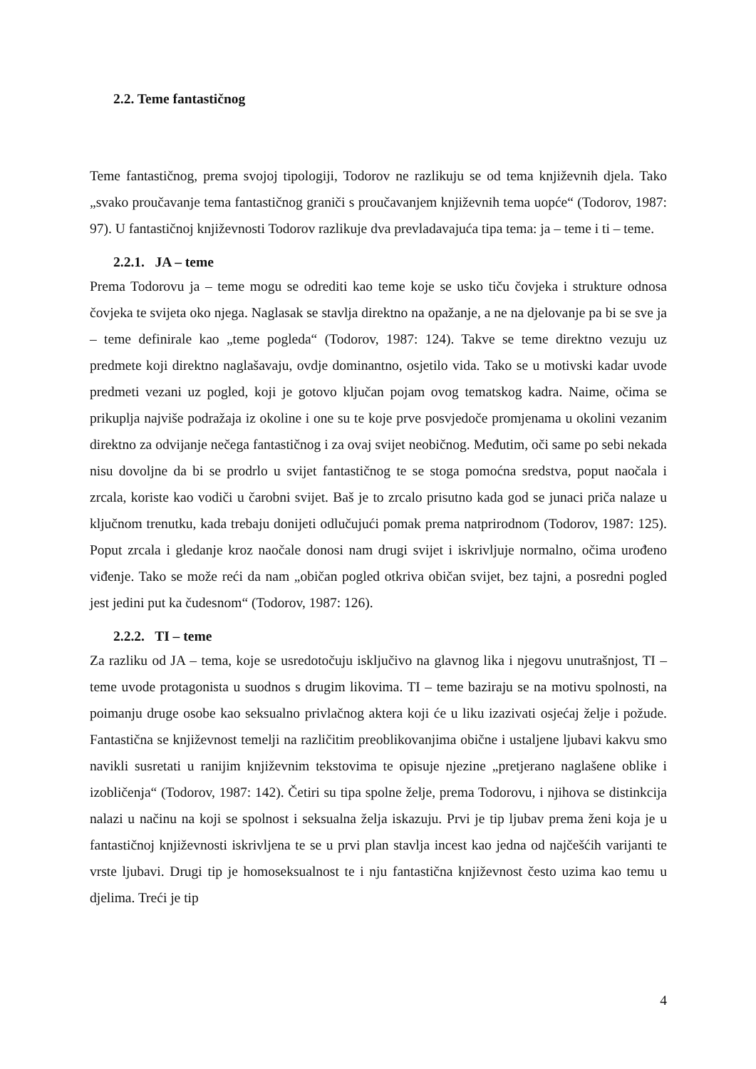2.2. Teme fantastičnog
Teme fantastičnog, prema svojoj tipologiji, Todorov ne razlikuju se od tema književnih djela. Tako „svako proučavanje tema fantastičnog graniči s proučavanjem književnih tema uopće“ (Todorov, 1987: 97). U fantastičnoj književnosti Todorov razlikuje dva prevladavajuća tipa tema: ja – teme i ti – teme.
2.2.1. JA – teme
Prema Todorovu ja – teme mogu se odrediti kao teme koje se usko tiču čovjeka i strukture odnosa čovjeka te svijeta oko njega. Naglasak se stavlja direktno na opažanje, a ne na djelovanje pa bi se sve ja – teme definirale kao „teme pogleda“ (Todorov, 1987: 124). Takve se teme direktno vezuju uz predmete koji direktno naglašavaju, ovdje dominantno, osjetilo vida. Tako se u motivski kadar uvode predmeti vezani uz pogled, koji je gotovo ključan pojam ovog tematskog kadra. Naime, očima se prikuplja najviše podražaja iz okoline i one su te koje prve posvjedoče promjenama u okolini vezanim direktno za odvijanje nečega fantastičnog i za ovaj svijet neobičnog. Međutim, oči same po sebi nekada nisu dovoljne da bi se prodrlo u svijet fantastičnog te se stoga pomoćna sredstva, poput naočala i zrcala, koriste kao vodiči u čarobni svijet. Baš je to zrcalo prisutno kada god se junaci priča nalaze u ključnom trenutku, kada trebaju donijeti odlučujući pomak prema natprirodnom (Todorov, 1987: 125). Poput zrcala i gledanje kroz naočale donosi nam drugi svijet i iskrivljuje normalno, očima urođeno viđenje. Tako se može reći da nam „običan pogled otkriva običan svijet, bez tajni, a posredni pogled jest jedini put ka čudesnom“ (Todorov, 1987: 126).
2.2.2. TI – teme
Za razliku od JA – tema, koje se usredotočuju isključivo na glavnog lika i njegovu unutrašnjost, TI – teme uvode protagonista u suodnos s drugim likovima. TI – teme baziraju se na motivu spolnosti, na poimanju druge osobe kao seksualno privlačnog aktera koji će u liku izazivati osjećaj želje i požude. Fantastična se književnost temelji na različitim preoblikovanjima obične i ustaljene ljubavi kakvu smo navikli susretati u ranijim književnim tekstovima te opisuje njezine „pretjerano naglašene oblike i izobličenja“ (Todorov, 1987: 142). Četiri su tipa spolne želje, prema Todorovu, i njihova se distinkcija nalazi u načinu na koji se spolnost i seksualna želja iskazuju. Prvi je tip ljubav prema ženi koja je u fantastičnoj književnosti iskrivljena te se u prvi plan stavlja incest kao jedna od najčešćih varijanti te vrste ljubavi. Drugi tip je homoseksualnost te i nju fantastična književnost često uzima kao temu u djelima. Treći je tip
4